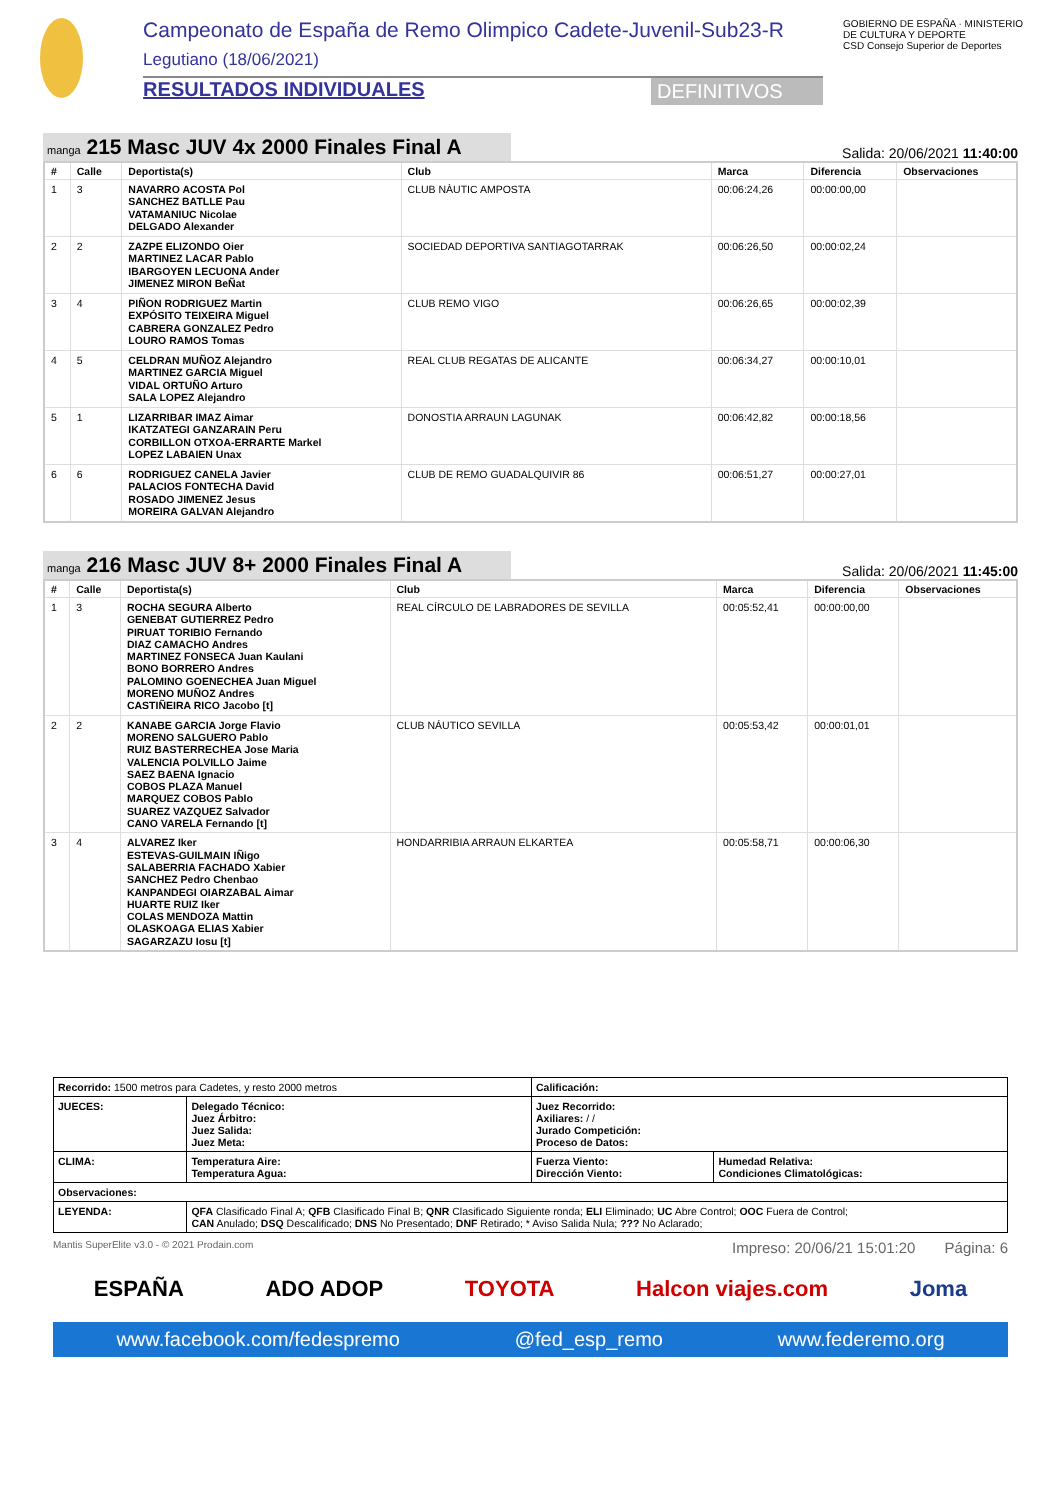Campeonato de España de Remo Olimpico Cadete-Juvenil-Sub23-R
Legutiano (18/06/2021)
RESULTADOS INDIVIDUALES DEFINITIVOS
GOBIERNO DE ESPAÑA · MINISTERIO DE CULTURA Y DEPORTE
CSD Consejo Superior de Deportes
manga 215 Masc JUV 4x 2000 Finales Final A
Salida: 20/06/2021 11:40:00
| # | Calle | Deportista(s) | Club | Marca | Diferencia | Observaciones |
| --- | --- | --- | --- | --- | --- | --- |
| 1 | 3 | NAVARRO ACOSTA Pol SANCHEZ BATLLE Pau VATAMANIUC Nicolae DELGADO Alexander | CLUB NÀUTIC AMPOSTA | 00:06:24,26 | 00:00:00,00 | |
| 2 | 2 | ZAZPE ELIZONDO Oier MARTINEZ LACAR Pablo IBARGOYEN LECUONA Ander JIMENEZ MIRON BeÑat | SOCIEDAD DEPORTIVA SANTIAGOTARRAK | 00:06:26,50 | 00:00:02,24 | |
| 3 | 4 | PIÑON RODRIGUEZ Martin EXPÓSITO TEIXEIRA Miguel CABRERA GONZALEZ Pedro LOURO RAMOS Tomas | CLUB REMO VIGO | 00:06:26,65 | 00:00:02,39 | |
| 4 | 5 | CELDRAN MUÑOZ Alejandro MARTINEZ GARCIA Miguel VIDAL ORTUÑO Arturo SALA LOPEZ Alejandro | REAL CLUB REGATAS DE ALICANTE | 00:06:34,27 | 00:00:10,01 | |
| 5 | 1 | LIZARRIBAR IMAZ Aimar IKATZATEGI GANZARAIN Peru CORBILLON OTXOA-ERRARTE Markel LOPEZ LABAIEN Unax | DONOSTIA ARRAUN LAGUNAK | 00:06:42,82 | 00:00:18,56 | |
| 6 | 6 | RODRIGUEZ CANELA Javier PALACIOS FONTECHA David ROSADO JIMENEZ Jesus MOREIRA GALVAN Alejandro | CLUB DE REMO GUADALQUIVIR 86 | 00:06:51,27 | 00:00:27,01 | |
manga 216 Masc JUV 8+ 2000 Finales Final A
Salida: 20/06/2021 11:45:00
| # | Calle | Deportista(s) | Club | Marca | Diferencia | Observaciones |
| --- | --- | --- | --- | --- | --- | --- |
| 1 | 3 | ROCHA SEGURA Alberto GENEBAT GUTIERREZ Pedro PIRUAT TORIBIO Fernando DIAZ CAMACHO Andres MARTINEZ FONSECA Juan Kaulani BONO BORRERO Andres PALOMINO GOENECHEA Juan Miguel MORENO MUÑOZ Andres CASTIÑEIRA RICO Jacobo [t] | REAL CÍRCULO DE LABRADORES DE SEVILLA | 00:05:52,41 | 00:00:00,00 | |
| 2 | 2 | KANABE GARCIA Jorge Flavio MORENO SALGUERO Pablo RUIZ BASTERRECHEA Jose Maria VALENCIA POLVILLO Jaime SAEZ BAENA Ignacio COBOS PLAZA Manuel MARQUEZ COBOS Pablo SUAREZ VAZQUEZ Salvador CANO VARELA Fernando [t] | CLUB NÁUTICO SEVILLA | 00:05:53,42 | 00:00:01,01 | |
| 3 | 4 | ALVAREZ Iker ESTEVAS-GUILMAIN IÑigo SALABERRIA FACHADO Xabier SANCHEZ Pedro Chenbao KANPANDEGI OIARZABAL Aimar HUARTE RUIZ Iker COLAS MENDOZA Mattin OLASKOAGA ELIAS Xabier SAGARZAZU Iosu [t] | HONDARRIBIA ARRAUN ELKARTEA | 00:05:58,71 | 00:00:06,30 | |
| Recorrido: 1500 metros para Cadetes, y resto 2000 metros | | Calificación: | |
| JUECES: | Delegado Técnico: Juez Árbitro: Juez Salida: Juez Meta: | Juez Recorrido: Axiliares: / / Jurado Competición: Proceso de Datos: | |
| CLIMA: | Temperatura Aire: Temperatura Agua: | Fuerza Viento: Dirección Viento: | Humedad Relativa: Condiciones Climatológicas: |
| Observaciones: | | | |
| LEYENDA: | QFA Clasificado Final A; QFB Clasificado Final B; QNR Clasificado Siguiente ronda; ELI Eliminado; UC Abre Control; OOC Fuera de Control; CAN Anulado; DSQ Descalificado; DNS No Presentado; DNF Retirado; * Aviso Salida Nula; ??? No Aclarado; | | |
Mantis SuperElite v3.0 - © 2021 Prodain.com Impreso: 20/06/21 15:01:20 Página: 6
ESPAÑA ADO ADOP TOYOTA Halcon viajes.com Joma
www.facebook.com/fedespremo @fed_esp_remo www.federemo.org